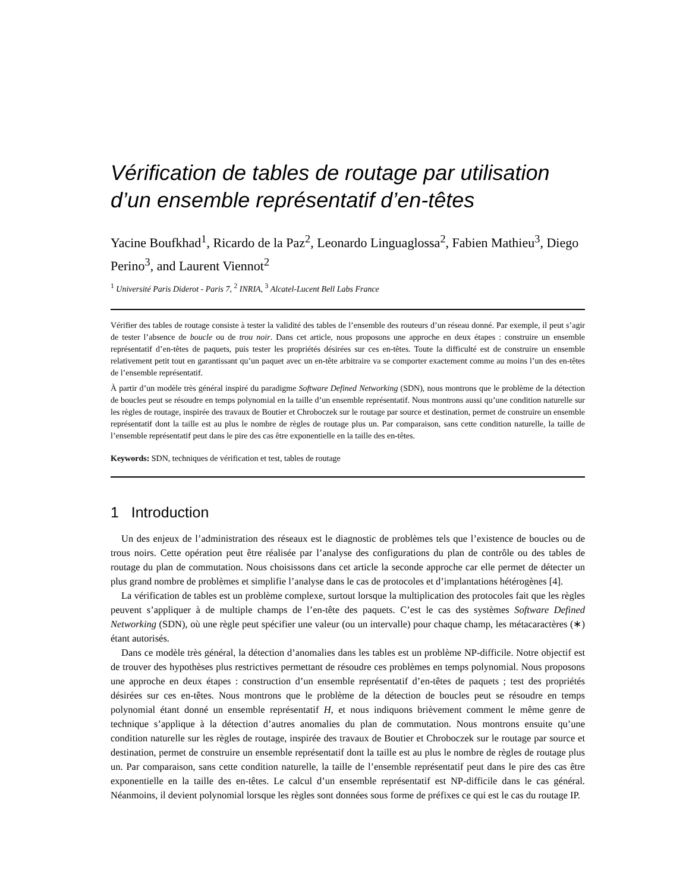Vérification de tables de routage par utilisation d’un ensemble représentatif d’en-têtes
Yacine Boufkhad<sup>1</sup>, Ricardo de la Paz<sup>2</sup>, Leonardo Linguaglossa<sup>2</sup>, Fabien Mathieu<sup>3</sup>, Diego Perino<sup>3</sup>, and Laurent Viennot<sup>2</sup>
<sup>1</sup> Université Paris Diderot - Paris 7, <sup>2</sup> INRIA, <sup>3</sup> Alcatel-Lucent Bell Labs France
Vérifier des tables de routage consiste à tester la validité des tables de l’ensemble des routeurs d’un réseau donné. Par exemple, il peut s’agir de tester l’absence de boucle ou de trou noir. Dans cet article, nous proposons une approche en deux étapes : construire un ensemble représentatif d’en-têtes de paquets, puis tester les propriétés désirées sur ces en-têtes. Toute la difficulté est de construire un ensemble relativement petit tout en garantissant qu’un paquet avec un en-tête arbitraire va se comporter exactement comme au moins l’un des en-têtes de l’ensemble représentatif.
À partir d’un modèle très général inspiré du paradigme Software Defined Networking (SDN), nous montrons que le problème de la détection de boucles peut se résoudre en temps polynomial en la taille d’un ensemble représentatif. Nous montrons aussi qu’une condition naturelle sur les règles de routage, inspirée des travaux de Boutier et Chroboczek sur le routage par source et destination, permet de construire un ensemble représentatif dont la taille est au plus le nombre de règles de routage plus un. Par comparaison, sans cette condition naturelle, la taille de l’ensemble représentatif peut dans le pire des cas être exponentielle en la taille des en-têtes.
Keywords: SDN, techniques de vérification et test, tables de routage
1 Introduction
Un des enjeux de l’administration des réseaux est le diagnostic de problèmes tels que l’existence de boucles ou de trous noirs. Cette opération peut être réalisée par l’analyse des configurations du plan de contrôle ou des tables de routage du plan de commutation. Nous choisissons dans cet article la seconde approche car elle permet de détecter un plus grand nombre de problèmes et simplifie l’analyse dans le cas de protocoles et d’implantations hétérogènes [4].
La vérification de tables est un problème complexe, surtout lorsque la multiplication des protocoles fait que les règles peuvent s’appliquer à de multiple champs de l’en-tête des paquets. C’est le cas des systèmes Software Defined Networking (SDN), où une règle peut spécifier une valeur (ou un intervalle) pour chaque champ, les métacaractères (∗) étant autorisés.
Dans ce modèle très général, la détection d’anomalies dans les tables est un problème NP-difficile. Notre objectif est de trouver des hypothèses plus restrictives permettant de résoudre ces problèmes en temps polynomial. Nous proposons une approche en deux étapes : construction d’un ensemble représentatif d’en-têtes de paquets ; test des propriétés désirées sur ces en-têtes. Nous montrons que le problème de la détection de boucles peut se résoudre en temps polynomial étant donné un ensemble représentatif H, et nous indiquons brièvement comment le même genre de technique s’applique à la détection d’autres anomalies du plan de commutation. Nous montrons ensuite qu’une condition naturelle sur les règles de routage, inspirée des travaux de Boutier et Chroboczek sur le routage par source et destination, permet de construire un ensemble représentatif dont la taille est au plus le nombre de règles de routage plus un. Par comparaison, sans cette condition naturelle, la taille de l’ensemble représentatif peut dans le pire des cas être exponentielle en la taille des en-têtes. Le calcul d’un ensemble représentatif est NP-difficile dans le cas général. Néanmoins, il devient polynomial lorsque les règles sont données sous forme de préfixes ce qui est le cas du routage IP.